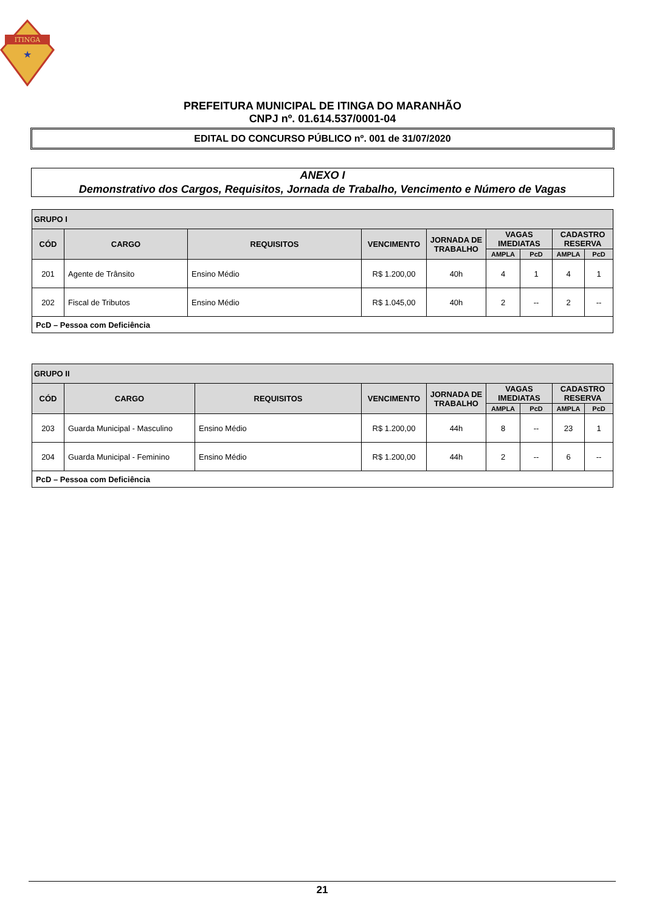ITINGA
★
PREFEITURA MUNICIPAL DE ITINGA DO MARANHÃO
CNPJ nº. 01.614.537/0001-04
EDITAL DO CONCURSO PÚBLICO nº. 001 de 31/07/2020
ANEXO I
Demonstrativo dos Cargos, Requisitos, Jornada de Trabalho, Vencimento e Número de Vagas
| GRUPO I | | | | | | | | |
| --- | --- | --- | --- | --- | --- | --- | --- | --- |
| CÓD | CARGO | REQUISITOS | VENCIMENTO | JORNADA DE TRABALHO | VAGAS IMEDIATAS | | CADASTRO RESERVA | |
| | | | | | AMPLA | PcD | AMPLA | PcD |
| 201 | Agente de Trânsito | Ensino Médio | R$ 1.200,00 | 40h | 4 | 1 | 4 | 1 |
| 202 | Fiscal de Tributos | Ensino Médio | R$ 1.045,00 | 40h | 2 | -- | 2 | -- |
| PcD – Pessoa com Deficiência | | | | | | | | |
| GRUPO II | | | | | | | | |
| --- | --- | --- | --- | --- | --- | --- | --- | --- |
| CÓD | CARGO | REQUISITOS | VENCIMENTO | JORNADA DE TRABALHO | VAGAS IMEDIATAS | | CADASTRO RESERVA | |
| | | | | | AMPLA | PcD | AMPLA | PcD |
| 203 | Guarda Municipal - Masculino | Ensino Médio | R$ 1.200,00 | 44h | 8 | -- | 23 | 1 |
| 204 | Guarda Municipal - Feminino | Ensino Médio | R$ 1.200,00 | 44h | 2 | -- | 6 | -- |
| PcD – Pessoa com Deficiência | | | | | | | | |
21